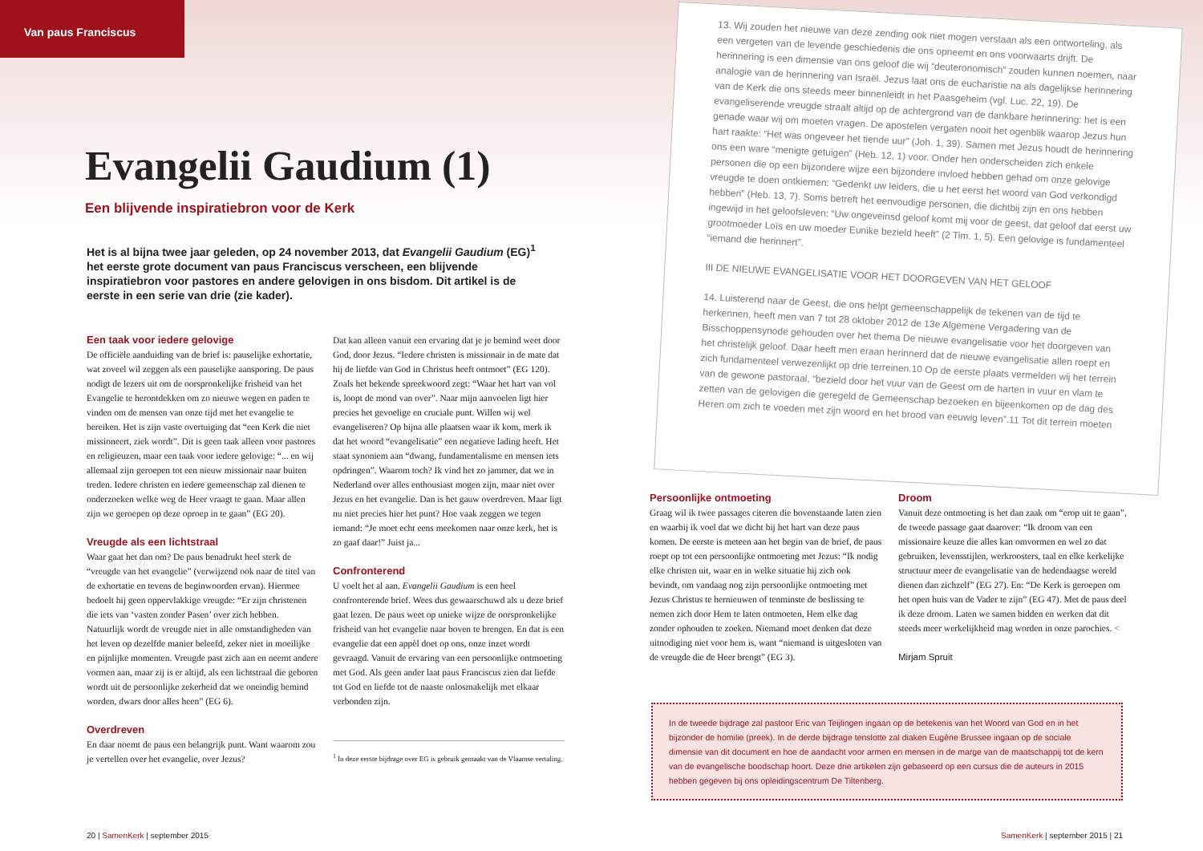Van paus Franciscus
Evangelii Gaudium (1)
Een blijvende inspiratiebron voor de Kerk
Het is al bijna twee jaar geleden, op 24 november 2013, dat Evangelii Gaudium (EG)<sup>1</sup> het eerste grote document van paus Franciscus verscheen, een blijvende inspiratiebron voor pastores en andere gelovigen in ons bisdom. Dit artikel is de eerste in een serie van drie (zie kader).
Een taak voor iedere gelovige
De officiële aanduiding van de brief is: pauselijke exhortatie, wat zoveel wil zeggen als een pauselijke aansporing. De paus nodigt de lezers uit om de oorspronkelijke frisheid van het Evangelie te herontdekken om zo nieuwe wegen en paden te vinden om de mensen van onze tijd met het evangelie te bereiken. Het is zijn vaste overtuiging dat “een Kerk die niet missioneert, ziek wordt”. Dit is geen taak alleen voor pastores en religieuzen, maar een taak voor iedere gelovige: “... en wij allemaal zijn geroepen tot een nieuw missionair naar buiten treden. Iedere christen en iedere gemeenschap zal dienen te onderzoeken welke weg de Heer vraagt te gaan. Maar allen zijn we geroepen op deze oproep in te gaan” (EG 20).
Vreugde als een lichtstraal
Waar gaat het dan om? De paus benadrukt heel sterk de “vreugde van het evangelie” (verwijzend ook naar de titel van de exhortatie en tevens de beginwoorden ervan). Hiermee bedoelt hij geen oppervlakkige vreugde: “Er zijn christenen die iets van ‘vasten zonder Pasen’ over zich hebben. Natuurlijk wordt de vreugde niet in alle omstandigheden van het leven op dezelfde manier beleefd, zeker niet in moeilijke en pijnlijke momenten. Vreugde past zich aan en neemt andere vormen aan, maar zij is er altijd, als een lichtstraal die geboren wordt uit de persoonlijke zekerheid dat we oneindig bemind worden, dwars door alles heen” (EG 6).
Overdreven
En daar noemt de paus een belangrijk punt. Want waarom zou je vertellen over het evangelie, over Jezus?
Dat kan alleen vanuit een ervaring dat je je bemind weet door God, door Jezus. “Iedere christen is missionair in de mate dat hij de liefde van God in Christus heeft ontmoet” (EG 120). Zoals het bekende spreekwoord zegt: “Waar het hart van vol is, loopt de mond van over”. Naar mijn aanvoelen ligt hier precies het gevoelige en cruciale punt. Willen wij wel evangeliseren? Op bijna alle plaatsen waar ik kom, merk ik dat het woord “evangelisatie” een negatieve lading heeft. Het staat synoniem aan “dwang, fundamentalisme en mensen iets opdringen”. Waarom toch? Ik vind het zo jammer, dat we in Nederland over alles enthousiast mogen zijn, maar niet over Jezus en het evangelie. Dan is het gauw overdreven. Maar ligt nu niet precies hier het punt? Hoe vaak zeggen we tegen iemand: “Je moet echt eens meekomen naar onze kerk, het is zo gaaf daar!” Juist ja...
Confronterend
U voelt het al aan. Evangelii Gaudium is een heel confronterende brief. Wees dus gewaarschuwd als u deze brief gaat lezen. De paus weet op unieke wijze de oorspronkelijke frisheid van het evangelie naar boven te brengen. En dat is een evangelie dat een appèl doet op ons, onze inzet wordt gevraagd. Vanuit de ervaring van een persoonlijke ontmoeting met God. Als geen ander laat paus Franciscus zien dat liefde tot God en liefde tot de naaste onlosmakelijk met elkaar verbonden zijn.
<sup>1</sup> In deze eerste bijdrage over EG is gebruik gemaakt van de Vlaamse vertaling.
20 | SamenKerk | september 2015
13. Wij zouden het nieuwe van deze zending ook niet mogen verstaan als een ontworteling, als een vergeten van de levende geschiedenis die ons opneemt en ons voorwaarts drijft. De herinnering is een dimensie van ons geloof die wij “deuteronomisch” zouden kunnen noemen, naar analogie van de herinnering van Israël. Jezus laat ons de eucharistie na als dagelijkse herinnering van de Kerk die ons steeds meer binnenleidt in het Paasgeheim (vgl. Luc. 22, 19). De evangeliserende vreugde straalt altijd op de achtergrond van de dankbare herinnering: het is een genade waar wij om moeten vragen. De apostelen vergaten nooit het ogenblik waarop Jezus hun hart raakte: “Het was ongeveer het tiende uur” (Joh. 1, 39). Samen met Jezus houdt de herinnering ons een ware “menigte getuigen” (Heb. 12, 1) voor. Onder hen onderscheiden zich enkele personen die op een bijzondere wijze een bijzondere invloed hebben gehad om onze gelovige vreugde te doen ontkiemen: “Gedenkt uw leiders, die u het eerst het woord van God verkondigd hebben” (Heb. 13, 7). Soms betreft het eenvoudige personen, die dichtbij zijn en ons hebben ingewijd in het geloofsleven: “Uw ongeveinsd geloof komt mij voor de geest, dat geloof dat eerst uw grootmoeder Loïs en uw moeder Eunike bezield heeft” (2 Tim. 1, 5). Een gelovige is fundamenteel “iemand die herinnert”.
III DE NIEUWE EVANGELISATIE VOOR HET DOORGEVEN VAN HET GELOOF
14. Luisterend naar de Geest, die ons helpt gemeenschappelijk de tekenen van de tijd te herkennen, heeft men van 7 tot 28 oktober 2012 de 13e Algemene Vergadering van de Bisschoppensynode gehouden over het thema De nieuwe evangelisatie voor het doorgeven van het christelijk geloof. Daar heeft men eraan herinnerd dat de nieuwe evangelisatie allen roept en zich fundamenteel verwezenlijkt op drie terreinen.10 Op de eerste plaats vermelden wij het terrein van de gewone pastoraal, “bezield door het vuur van de Geest om de harten in vuur en vlam te zetten van de gelovigen die geregeld de Gemeenschap bezoeken en bijeenkomen op de dag des Heren om zich te voeden met zijn woord en het brood van eeuwig leven”.11 Tot dit terrein moeten
Persoonlijke ontmoeting
Graag wil ik twee passages citeren die bovenstaande laten zien en waarbij ik voel dat we dicht bij het hart van deze paus komen. De eerste is meteen aan het begin van de brief, de paus roept op tot een persoonlijke ontmoeting met Jezus: “Ik nodig elke christen uit, waar en in welke situatie hij zich ook bevindt, om vandaag nog zijn persoonlijke ontmoeting met Jezus Christus te hernieuwen of tenminste de beslissing te nemen zich door Hem te laten ontmoeten, Hem elke dag zonder ophouden te zoeken. Niemand moet denken dat deze uitnodiging niet voor hem is, want “niemand is uitgesloten van de vreugde die de Heer brengt” (EG 3).
Droom
Vanuit deze ontmoeting is het dan zaak om “erop uit te gaan”, de tweede passage gaat daarover: “Ik droom van een missionaire keuze die alles kan omvormen en wel zo dat gebruiken, levensstijlen, werkroosters, taal en elke kerkelijke structuur meer de evangelisatie van de hedendaagse wereld dienen dan zichzelf” (EG 27). En: “De Kerk is geroepen om het open huis van de Vader te zijn” (EG 47). Met de paus deel ik deze droom. Laten we samen bidden en werken dat dit steeds meer werkelijkheid mag worden in onze parochies. <
Mirjam Spruit
In de tweede bijdrage zal pastoor Eric van Teijlingen ingaan op de betekenis van het Woord van God en in het bijzonder de homilie (preek). In de derde bijdrage tenslotte zal diaken Eugène Brussee ingaan op de sociale dimensie van dit document en hoe de aandacht voor armen en mensen in de marge van de maatschappij tot de kern van de evangelische boodschap hoort. Deze drie artikelen zijn gebaseerd op een cursus die de auteurs in 2015 hebben gegeven bij ons opleidingscentrum De Tiltenberg.
SamenKerk | september 2015 | 21